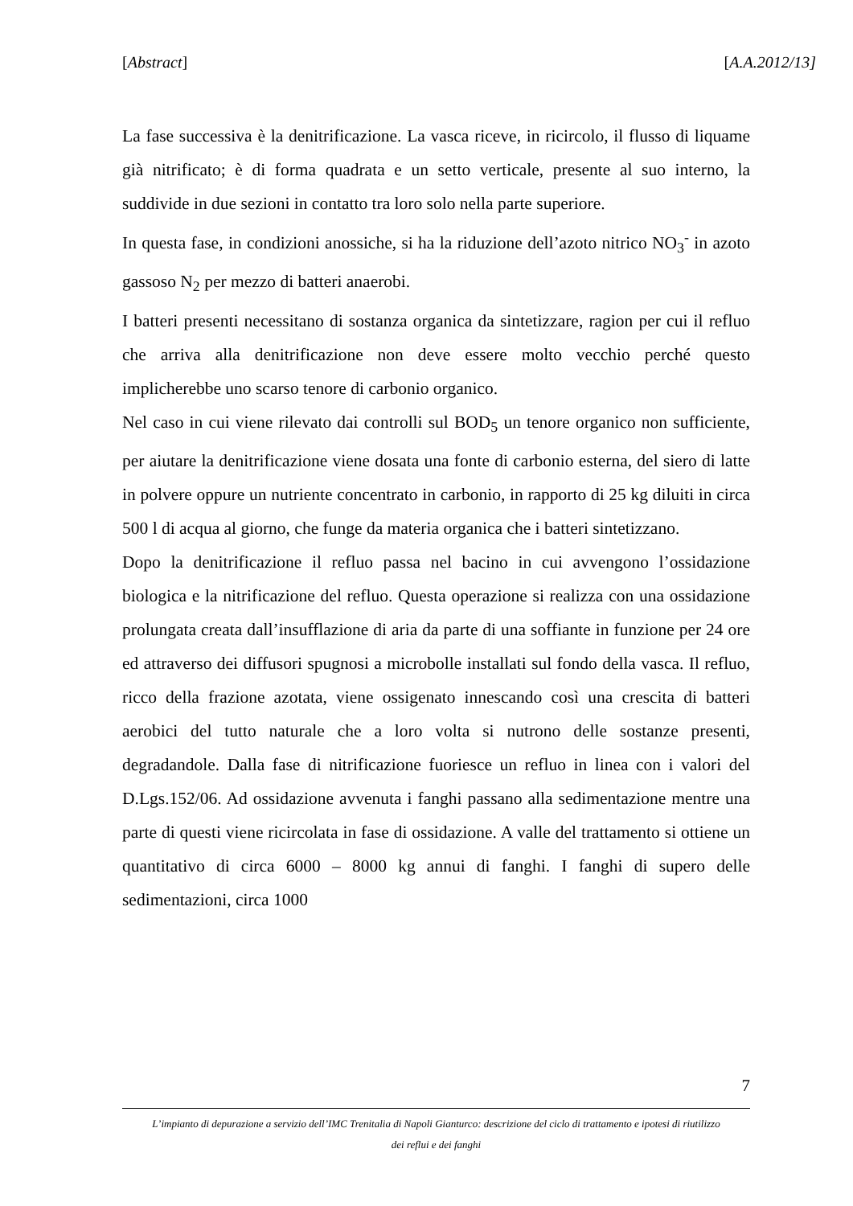[Abstract] [A.A.2012/13]
La fase successiva è la denitrificazione. La vasca riceve, in ricircolo, il flusso di liquame già nitrificato; è di forma quadrata e un setto verticale, presente al suo interno, la suddivide in due sezioni in contatto tra loro solo nella parte superiore.
In questa fase, in condizioni anossiche, si ha la riduzione dell’azoto nitrico NO<sub>3</sub><sup>-</sup> in azoto gassoso N<sub>2</sub> per mezzo di batteri anaerobi.
I batteri presenti necessitano di sostanza organica da sintetizzare, ragion per cui il refluo che arriva alla denitrificazione non deve essere molto vecchio perché questo implicherebbe uno scarso tenore di carbonio organico.
Nel caso in cui viene rilevato dai controlli sul BOD<sub>5</sub> un tenore organico non sufficiente, per aiutare la denitrificazione viene dosata una fonte di carbonio esterna, del siero di latte in polvere oppure un nutriente concentrato in carbonio, in rapporto di 25 kg diluiti in circa 500 l di acqua al giorno, che funge da materia organica che i batteri sintetizzano.
Dopo la denitrificazione il refluo passa nel bacino in cui avvengono l’ossidazione biologica e la nitrificazione del refluo. Questa operazione si realizza con una ossidazione prolungata creata dall’insufflazione di aria da parte di una soffiante in funzione per 24 ore ed attraverso dei diffusori spugnosi a microbolle installati sul fondo della vasca. Il refluo, ricco della frazione azotata, viene ossigenato innescando così una crescita di batteri aerobici del tutto naturale che a loro volta si nutrono delle sostanze presenti, degradandole. Dalla fase di nitrificazione fuoriesce un refluo in linea con i valori del D.Lgs.152/06. Ad ossidazione avvenuta i fanghi passano alla sedimentazione mentre una parte di questi viene ricircolata in fase di ossidazione. A valle del trattamento si ottiene un quantitativo di circa 6000 – 8000 kg annui di fanghi. I fanghi di supero delle sedimentazioni, circa 1000
7
L’impianto di depurazione a servizio dell’IMC Trenitalia di Napoli Gianturco: descrizione del ciclo di trattamento e ipotesi di riutilizzo
dei reflui e dei fanghi